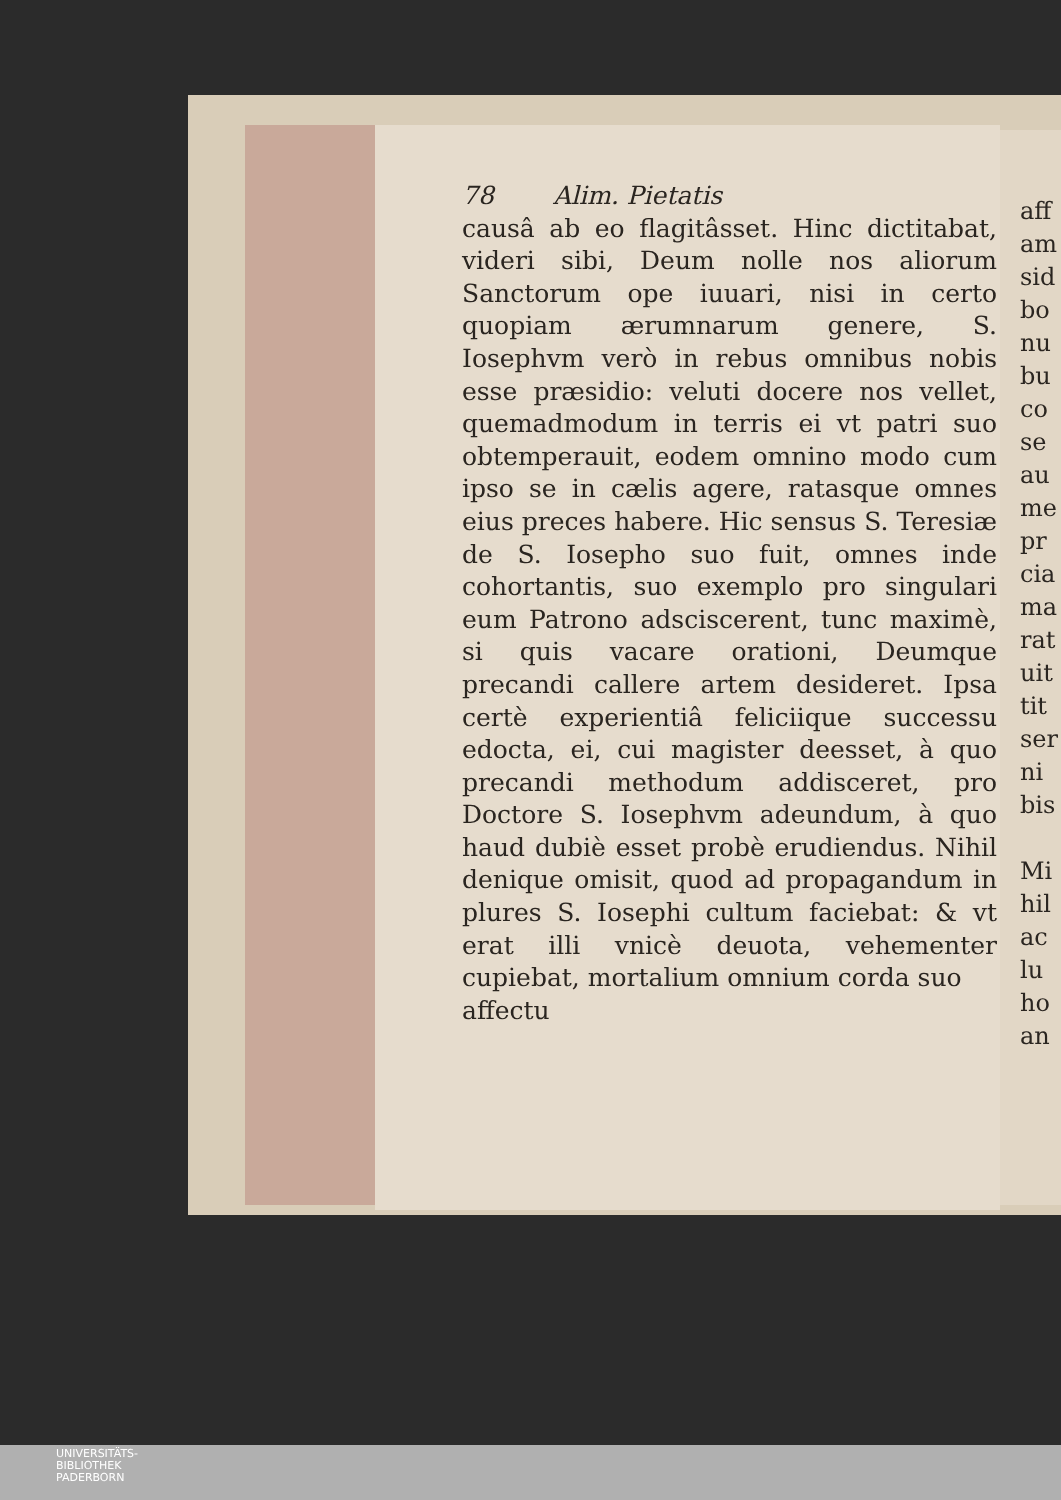78 Alim. Pietatis
causâ ab eo flagitâsset. Hinc dictitabat, videri sibi, Deum nolle nos aliorum Sanctorum ope iuuari, nisi in certo quopiam ærumnarum genere, S. Iosephvm verò in rebus omnibus nobis esse præsidio: veluti docere nos vellet, quemadmodum in terris ei vt patri suo obtemperauit, eodem omnino modo cum ipso se in cælis agere, ratasque omnes eius preces habere. Hic sensus S. Teresiæ de S. Iosepho suo fuit, omnes inde cohortantis, suo exemplo pro singulari eum Patrono adsciscerent, tunc maximè, si quis vacare orationi, Deumque precandi callere artem desideret. Ipsa certè experientiâ feliciique successu edocta, ei, cui magister deesset, à quo precandi methodum addisceret, pro Doctore S. Iosephvm adeundum, à quo haud dubiè esset probè erudiendus. Nihil denique omisit, quod ad propagandum in plures S. Iosephi cultum faciebat: & vt erat illi vnicè deuota, vehementer cupiebat, mortalium omnium corda suo
affectu
aff
am
sid
bo
nu
bu
co
se
au
me
pr
cia
ma
rat
uit
tit
ser
ni
bis
Mi
hil
ac
lu
ho
an
UNIVERSITÄTS-
BIBLIOTHEK
PADERBORN